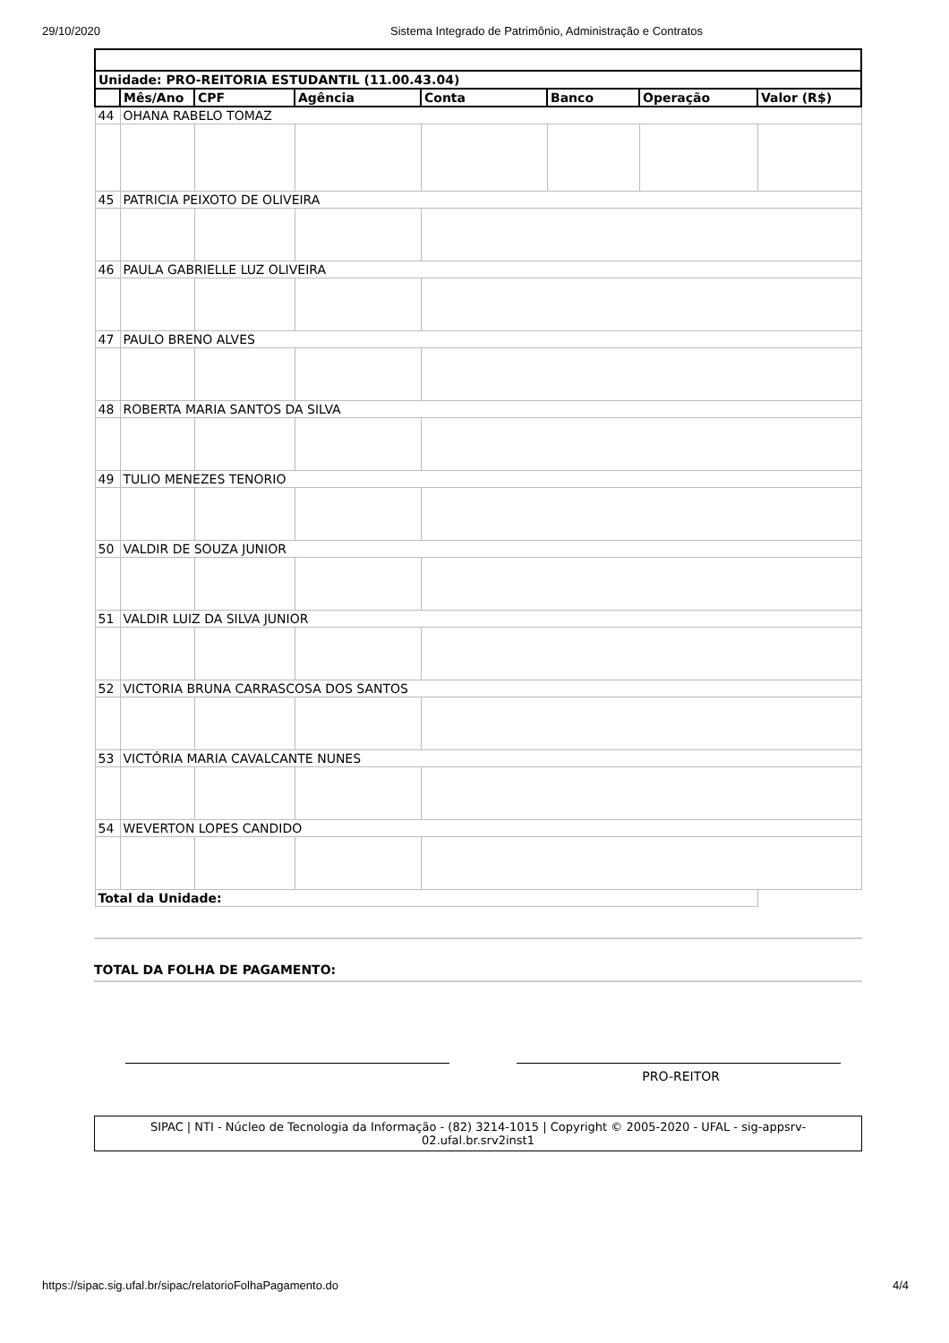29/10/2020 Sistema Integrado de Patrimônio, Administração e Contratos
| Unidade: PRO-REITORIA ESTUDANTIL (11.00.43.04) | | | | | | | |
| --- | --- | --- | --- | --- | --- | --- | --- |
| | Mês/Ano | CPF | Agência | Conta | Banco | Operação | Valor (R$) |
| 44 | OHANA RABELO TOMAZ | | | | | | |
| 45 | PATRICIA PEIXOTO DE OLIVEIRA | | | | | | |
| 46 | PAULA GABRIELLE LUZ OLIVEIRA | | | | | | |
| 47 | PAULO BRENO ALVES | | | | | | |
| 48 | ROBERTA MARIA SANTOS DA SILVA | | | | | | |
| 49 | TULIO MENEZES TENORIO | | | | | | |
| 50 | VALDIR DE SOUZA JUNIOR | | | | | | |
| 51 | VALDIR LUIZ DA SILVA JUNIOR | | | | | | |
| 52 | VICTORIA BRUNA CARRASCOSA DOS SANTOS | | | | | | |
| 53 | VICTÓRIA MARIA CAVALCANTE NUNES | | | | | | |
| 54 | WEVERTON LOPES CANDIDO | | | | | | |
| Total da Unidade: | | | | | | | |
TOTAL DA FOLHA DE PAGAMENTO:
PRO-REITOR
SIPAC | NTI - Núcleo de Tecnologia da Informação - (82) 3214-1015 | Copyright © 2005-2020 - UFAL - sig-appsrv-02.ufal.br.srv2inst1
https://sipac.sig.ufal.br/sipac/relatorioFolhaPagamento.do 4/4